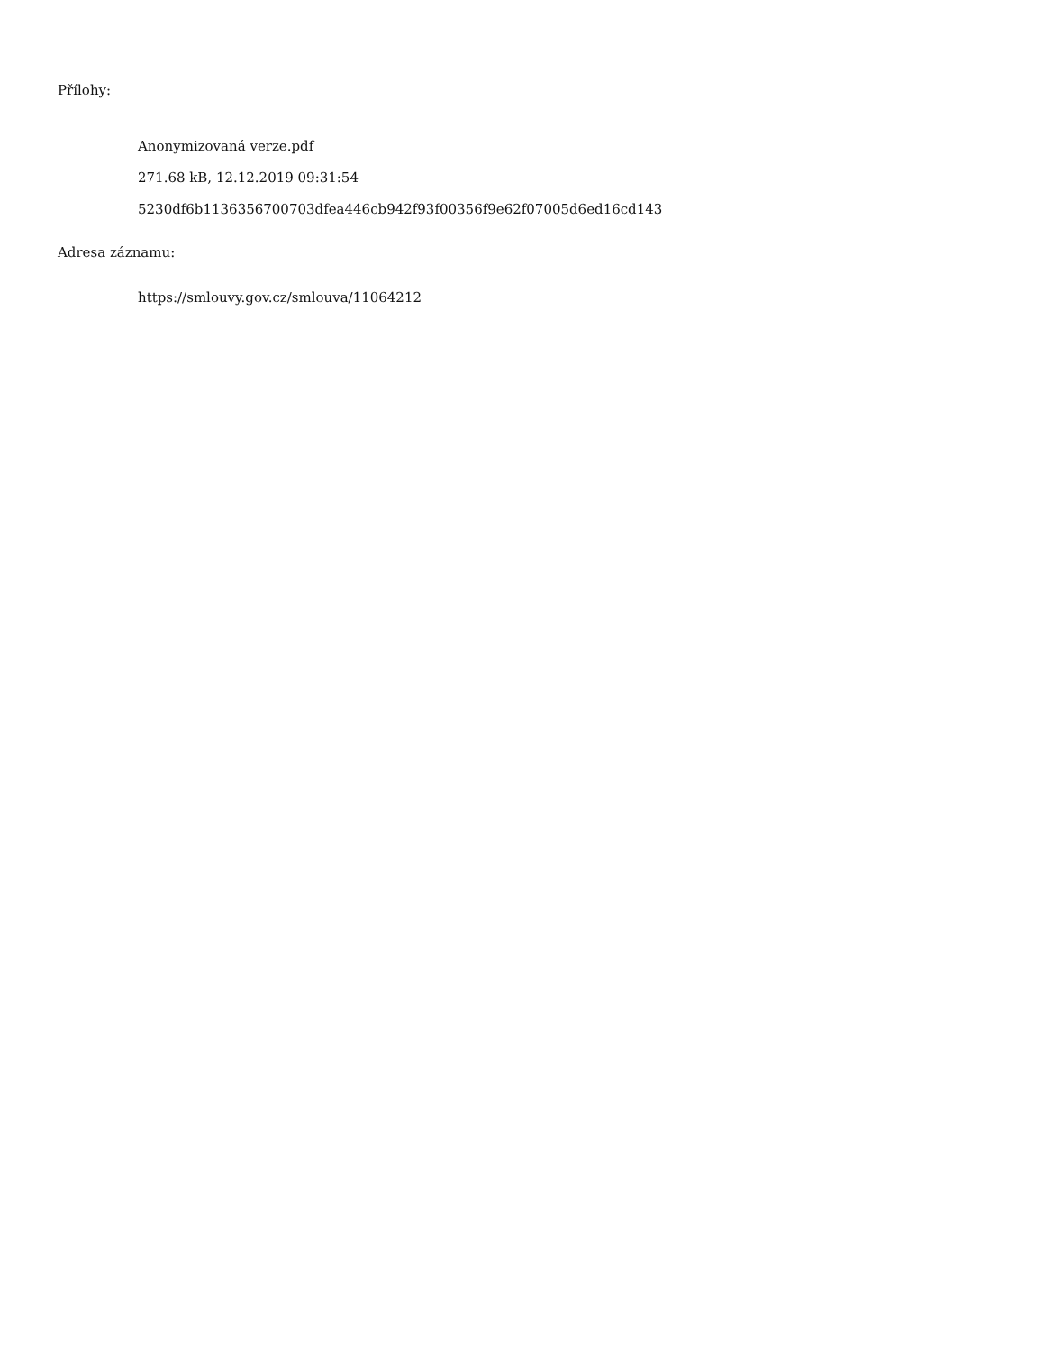Přílohy:
Anonymizovaná verze.pdf
271.68 kB, 12.12.2019 09:31:54
5230df6b1136356700703dfea446cb942f93f00356f9e62f07005d6ed16cd143
Adresa záznamu:
https://smlouvy.gov.cz/smlouva/11064212